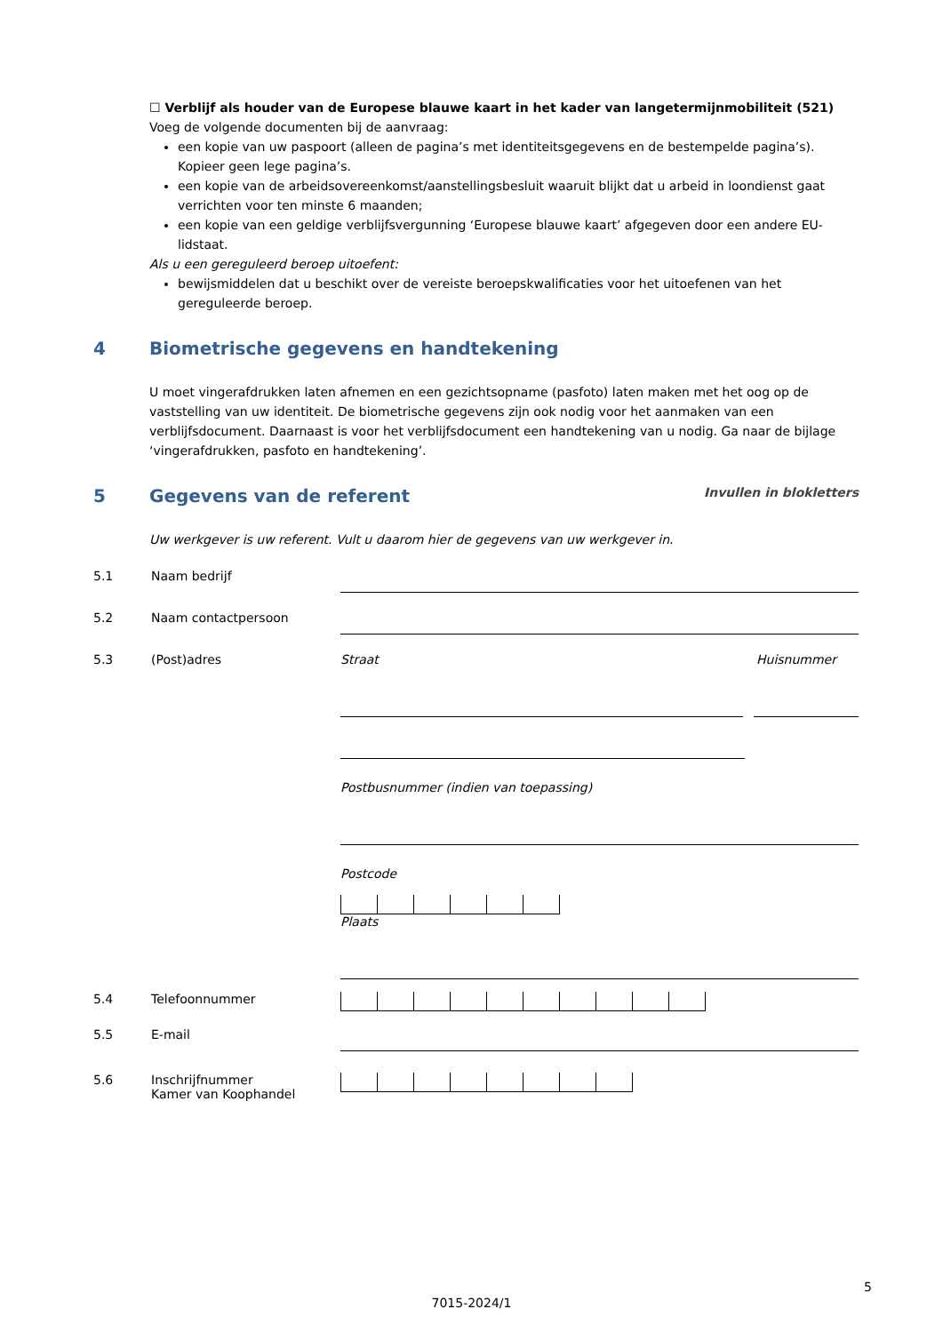☐ Verblijf als houder van de Europese blauwe kaart in het kader van langetermijnmobiliteit (521)
Voeg de volgende documenten bij de aanvraag:
een kopie van uw paspoort (alleen de pagina’s met identiteitsgegevens en de bestempelde pagina’s). Kopieer geen lege pagina’s.
een kopie van de arbeidsovereenkomst/aanstellingsbesluit waaruit blijkt dat u arbeid in loondienst gaat verrichten voor ten minste 6 maanden;
een kopie van een geldige verblijfsvergunning ‘Europese blauwe kaart’ afgegeven door een andere EU-lidstaat.
Als u een gereguleerd beroep uitoefent:
bewijsmiddelen dat u beschikt over de vereiste beroepskwalificaties voor het uitoefenen van het gereguleerde beroep.
4 Biometrische gegevens en handtekening
U moet vingerafdrukken laten afnemen en een gezichtsopname (pasfoto) laten maken met het oog op de vaststelling van uw identiteit. De biometrische gegevens zijn ook nodig voor het aanmaken van een verblijfsdocument. Daarnaast is voor het verblijfsdocument een handtekening van u nodig. Ga naar de bijlage ‘vingerafdrukken, pasfoto en handtekening’.
5 Gegevens van de referent Invullen in blokletters
Uw werkgever is uw referent. Vult u daarom hier de gegevens van uw werkgever in.
5.1 Naam bedrijf
5.2 Naam contactpersoon
5.3 (Post)adres Straat Huisnummer
Postbusnummer (indien van toepassing)
Postcode
Plaats
5.4 Telefoonnummer
5.5 E-mail
5.6 Inschrijfnummer
Kamer van Koophandel
5
7015-2024/1